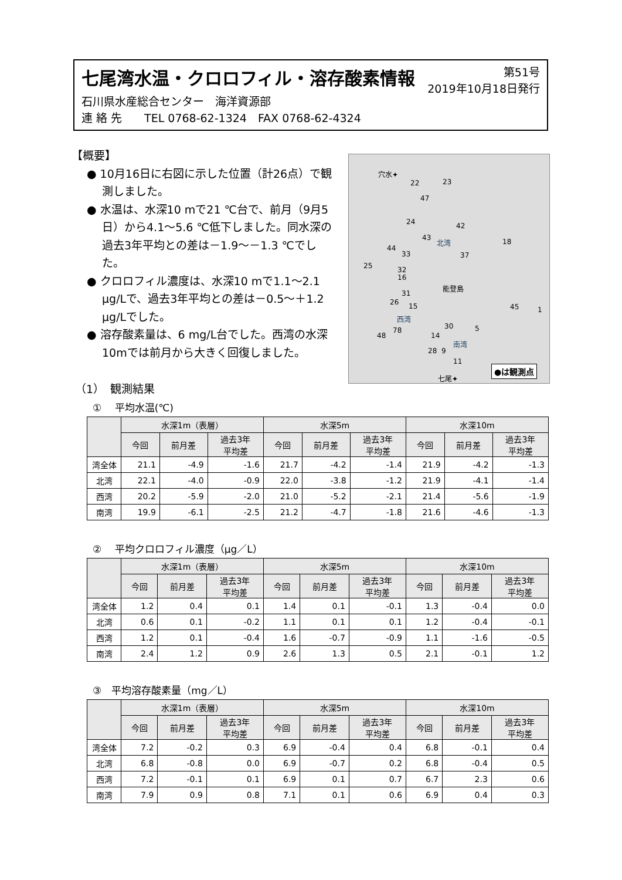第51号
2019年10月18日発行
七尾湾水温・クロロフィル・溶存酸素情報
石川県水産総合センター　海洋資源部
連 絡 先　　TEL 0768-62-1324　FAX 0768-62-4324
【概要】
● 10月16日に右図に示した位置（計26点）で観測しました。
● 水温は、水深10 mで21 ℃台で、前月（9月5日）から4.1～5.6 ℃低下しました。同水深の過去3年平均との差は－1.9～－1.3 ℃でした。
● クロロフィル濃度は、水深10 mで1.1～2.1 μg/Lで、過去3年平均との差は－0.5～＋1.2 μg/Lでした。
● 溶存酸素量は、6 mg/L台でした。西湾の水深10mでは前月から大きく回復しました。
穴水✦
22 23
47
24 42
43 北湾 18
44
33 37
25 32
16
能登島
31
26 15
西湾
45 1
30 5 78
48 14
南湾
28 9
11
七尾✦
●は観測点
（1）　観測結果
①　 平均水温(℃)
| | 水深1m（表層） | | | 水深5m | | | 水深10m | | |
| --- | --- | --- | --- | --- | --- | --- | --- | --- | --- |
| | 今回 | 前月差 | 過去3年 平均差 | 今回 | 前月差 | 過去3年 平均差 | 今回 | 前月差 | 過去3年 平均差 |
| 湾全体 | 21.1 | -4.9 | -1.6 | 21.7 | -4.2 | -1.4 | 21.9 | -4.2 | -1.3 |
| 北湾 | 22.1 | -4.0 | -0.9 | 22.0 | -3.8 | -1.2 | 21.9 | -4.1 | -1.4 |
| 西湾 | 20.2 | -5.9 | -2.0 | 21.0 | -5.2 | -2.1 | 21.4 | -5.6 | -1.9 |
| 南湾 | 19.9 | -6.1 | -2.5 | 21.2 | -4.7 | -1.8 | 21.6 | -4.6 | -1.3 |
②　 平均クロロフィル濃度（μg／L）
| | 水深1m（表層） | | | 水深5m | | | 水深10m | | |
| --- | --- | --- | --- | --- | --- | --- | --- | --- | --- |
| | 今回 | 前月差 | 過去3年 平均差 | 今回 | 前月差 | 過去3年 平均差 | 今回 | 前月差 | 過去3年 平均差 |
| 湾全体 | 1.2 | 0.4 | 0.1 | 1.4 | 0.1 | -0.1 | 1.3 | -0.4 | 0.0 |
| 北湾 | 0.6 | 0.1 | -0.2 | 1.1 | 0.1 | 0.1 | 1.2 | -0.4 | -0.1 |
| 西湾 | 1.2 | 0.1 | -0.4 | 1.6 | -0.7 | -0.9 | 1.1 | -1.6 | -0.5 |
| 南湾 | 2.4 | 1.2 | 0.9 | 2.6 | 1.3 | 0.5 | 2.1 | -0.1 | 1.2 |
③　平均溶存酸素量（mg／L）
| | 水深1m（表層） | | | 水深5m | | | 水深10m | | |
| --- | --- | --- | --- | --- | --- | --- | --- | --- | --- |
| | 今回 | 前月差 | 過去3年 平均差 | 今回 | 前月差 | 過去3年 平均差 | 今回 | 前月差 | 過去3年 平均差 |
| 湾全体 | 7.2 | -0.2 | 0.3 | 6.9 | -0.4 | 0.4 | 6.8 | -0.1 | 0.4 |
| 北湾 | 6.8 | -0.8 | 0.0 | 6.9 | -0.7 | 0.2 | 6.8 | -0.4 | 0.5 |
| 西湾 | 7.2 | -0.1 | 0.1 | 6.9 | 0.1 | 0.7 | 6.7 | 2.3 | 0.6 |
| 南湾 | 7.9 | 0.9 | 0.8 | 7.1 | 0.1 | 0.6 | 6.9 | 0.4 | 0.3 |